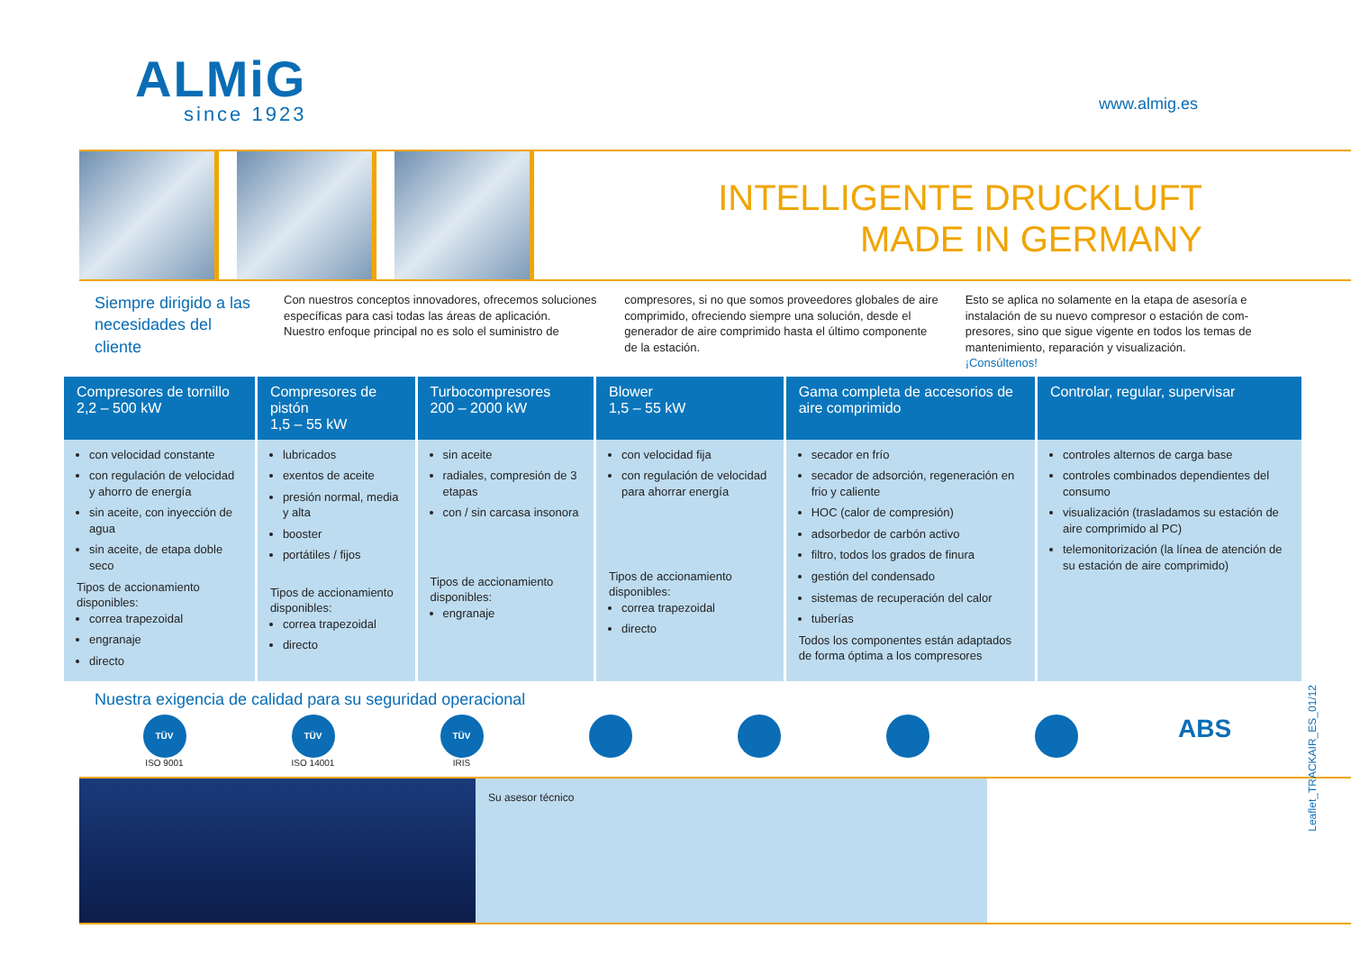ALMiG
since 1923
www.almig.es
INTELLIGENTE DRUCKLUFT
MADE IN GERMANY
Siempre dirigido a las necesidades del cliente
Con nuestros conceptos innovadores, ofrecemos soluciones específicas para casi todas las áreas de aplicación.
Nuestro enfoque principal no es solo el suministro de
compresores, si no que somos proveedores globales de aire comprimido, ofreciendo siempre una solución, desde el generador de aire comprimido hasta el último componente de la estación.
Esto se aplica no solamente en la etapa de asesoría e instalación de su nuevo compresor o estación de com-presores, sino que sigue vigente en todos los temas de mantenimiento, reparación y visualización.
¡Consúltenos!
| Compresores de tornillo 2,2 – 500 kW | Compresores de pistón 1,5 – 55 kW | Turbocompresores 200 – 2000 kW | Blower 1,5 – 55 kW | Gama completa de accesorios de aire comprimido | Controlar, regular, supervisar |
| --- | --- | --- | --- | --- | --- |
| con velocidad constante con regulación de velocidad y ahorro de energía sin aceite, con inyección de agua sin aceite, de etapa doble seco Tipos de accionamiento disponibles: correa trapezoidal engranaje directo | lubricados exentos de aceite presión normal, media y alta booster portátiles / fijos Tipos de accionamiento disponibles: correa trapezoidal directo | sin aceite radiales, compresión de 3 etapas con / sin carcasa insonora Tipos de accionamiento disponibles: engranaje | con velocidad fija con regulación de velocidad para ahorrar energía Tipos de accionamiento disponibles: correa trapezoidal directo | secador en frío secador de adsorción, regeneración en frio y caliente HOC (calor de compresión) adsorbedor de carbón activo filtro, todos los grados de finura gestión del condensado sistemas de recuperación del calor tuberías Todos los componentes están adaptados de forma óptima a los compresores | controles alternos de carga base controles combinados dependientes del consumo visualización (trasladamos su estación de aire comprimido al PC) telemonitorización (la línea de atención de su estación de aire comprimido) |
Leaflet_TRACKAIR_ES_01/12
Nuestra exigencia de calidad para su seguridad operacional
TÜV
ISO 9001
TÜV
ISO 14001
TÜV
IRIS
ABS
Su asesor técnico